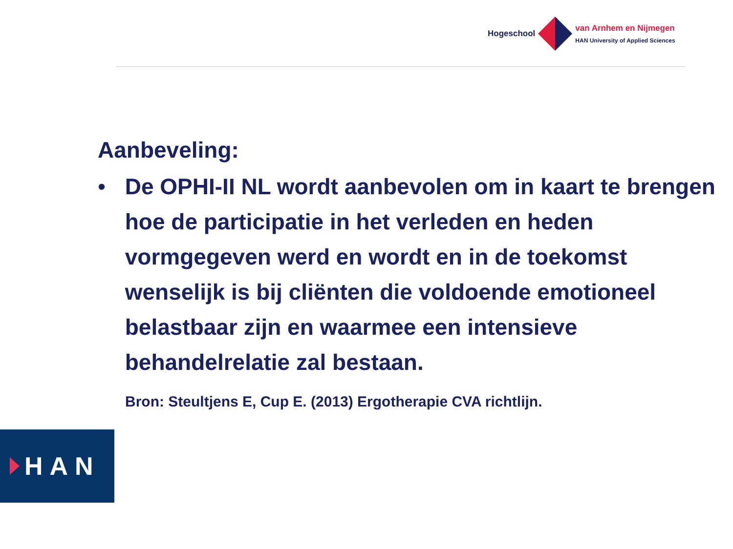Hogeschool
van Arnhem en Nijmegen
HAN University of Applied Sciences
Aanbeveling:
• De OPHI-II NL wordt aanbevolen om in kaart te brengen hoe de participatie in het verleden en heden vormgegeven werd en wordt en in de toekomst wenselijk is bij cliënten die voldoende emotioneel belastbaar zijn en waarmee een intensieve behandelrelatie zal bestaan.
Bron: Steultjens E, Cup E. (2013) Ergotherapie CVA richtlijn.
HAN